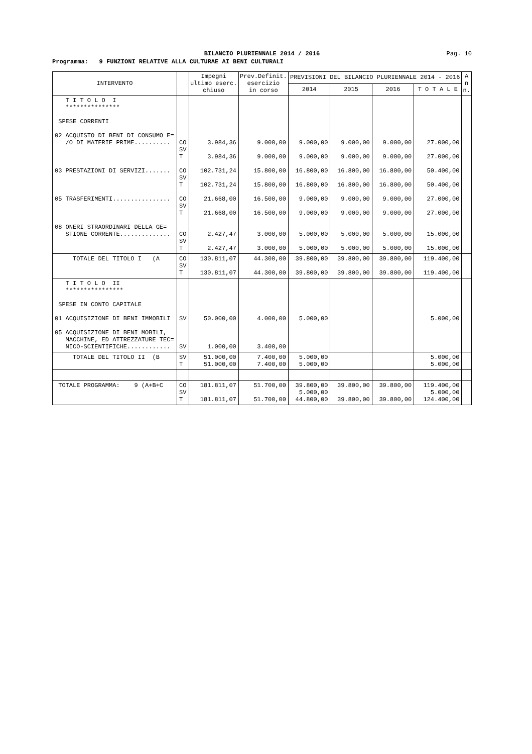BILANCIO PLURIENNALE 2014 / 2016
Pag. 10
Programma: 9 FUNZIONI RELATIVE ALLA CULTURAE AI BENI CULTURALI
| INTERVENTO | | Impegni ultimo eserc. chiuso | Prev.Definit. esercizio in corso | PREVISIONI DEL BILANCIO PLURIENNALE 2014 - 2016 | | | | A n n. |
| --- | --- | --- | --- | --- | --- | --- | --- | --- |
| | | | | 2014 | 2015 | 2016 | T O T A L E | |
| T I T O L O I *************** SPESE CORRENTI 02 ACQUISTO DI BENI DI CONSUMO E= /O DI MATERIE PRIME.......... 03 PRESTAZIONI DI SERVIZI....... 05 TRASFERIMENTI................ 08 ONERI STRAORDINARI DELLA GE= STIONE CORRENTE.............. | CO SV T CO SV T CO SV T CO SV T | 3.984,36 3.984,36 102.731,24 102.731,24 21.668,00 21.668,00 2.427,47 2.427,47 | 9.000,00 9.000,00 15.800,00 15.800,00 16.500,00 16.500,00 3.000,00 3.000,00 | 9.000,00 9.000,00 16.800,00 16.800,00 9.000,00 9.000,00 5.000,00 5.000,00 | 9.000,00 9.000,00 16.800,00 16.800,00 9.000,00 9.000,00 5.000,00 5.000,00 | 9.000,00 9.000,00 16.800,00 16.800,00 9.000,00 9.000,00 5.000,00 5.000,00 | 27.000,00 27.000,00 50.400,00 50.400,00 27.000,00 27.000,00 15.000,00 15.000,00 | |
| TOTALE DEL TITOLO I (A | CO SV T | 130.811,07 130.811,07 | 44.300,00 44.300,00 | 39.800,00 39.800,00 | 39.800,00 39.800,00 | 39.800,00 39.800,00 | 119.400,00 119.400,00 | |
| T I T O L O II **************** SPESE IN CONTO CAPITALE 01 ACQUISIZIONE DI BENI IMMOBILI 05 ACQUISIZIONE DI BENI MOBILI, MACCHINE, ED ATTREZZATURE TEC= NICO-SCIENTIFICHE............ | SV SV | 50.000,00 1.000,00 | 4.000,00 3.400,00 | 5.000,00 | | | 5.000,00 | |
| TOTALE DEL TITOLO II (B | SV T | 51.000,00 51.000,00 | 7.400,00 7.400,00 | 5.000,00 5.000,00 | | | 5.000,00 5.000,00 | |
| TOTALE PROGRAMMA: 9 (A+B+C | CO SV T | 181.811,07 181.811,07 | 51.700,00 51.700,00 | 39.800,00 5.000,00 44.800,00 | 39.800,00 39.800,00 | 39.800,00 39.800,00 | 119.400,00 5.000,00 124.400,00 | |